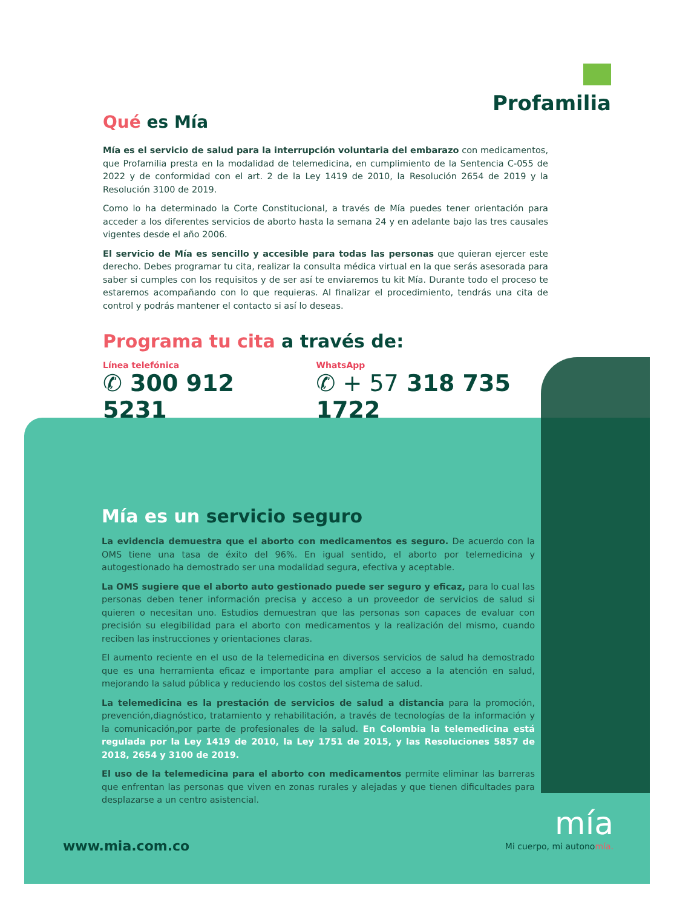Profamilia
Qué es Mía
Mía es el servicio de salud para la interrupción voluntaria del embarazo con medicamentos, que Profamilia presta en la modalidad de telemedicina, en cumplimiento de la Sentencia C-055 de 2022 y de conformidad con el art. 2 de la Ley 1419 de 2010, la Resolución 2654 de 2019 y la Resolución 3100 de 2019.
Como lo ha determinado la Corte Constitucional, a través de Mía puedes tener orientación para acceder a los diferentes servicios de aborto hasta la semana 24 y en adelante bajo las tres causales vigentes desde el año 2006.
El servicio de Mía es sencillo y accesible para todas las personas que quieran ejercer este derecho. Debes programar tu cita, realizar la consulta médica virtual en la que serás asesorada para saber si cumples con los requisitos y de ser así te enviaremos tu kit Mía. Durante todo el proceso te estaremos acompañando con lo que requieras. Al finalizar el procedimiento, tendrás una cita de control y podrás mantener el contacto si así lo deseas.
Programa tu cita a través de:
Línea telefónica
✆ 300 912 5231
WhatsApp
✆ + 57 318 735 1722
Mía es un servicio seguro
La evidencia demuestra que el aborto con medicamentos es seguro. De acuerdo con la OMS tiene una tasa de éxito del 96%. En igual sentido, el aborto por telemedicina y autogestionado ha demostrado ser una modalidad segura, efectiva y aceptable.
La OMS sugiere que el aborto auto gestionado puede ser seguro y eficaz, para lo cual las personas deben tener información precisa y acceso a un proveedor de servicios de salud si quieren o necesitan uno. Estudios demuestran que las personas son capaces de evaluar con precisión su elegibilidad para el aborto con medicamentos y la realización del mismo, cuando reciben las instrucciones y orientaciones claras.
El aumento reciente en el uso de la telemedicina en diversos servicios de salud ha demostrado que es una herramienta eficaz e importante para ampliar el acceso a la atención en salud, mejorando la salud pública y reduciendo los costos del sistema de salud.
La telemedicina es la prestación de servicios de salud a distancia para la promoción, prevención,diagnóstico, tratamiento y rehabilitación, a través de tecnologías de la información y la comunicación,por parte de profesionales de la salud. En Colombia la telemedicina está regulada por la Ley 1419 de 2010, la Ley 1751 de 2015, y las Resoluciones 5857 de 2018, 2654 y 3100 de 2019.
El uso de la telemedicina para el aborto con medicamentos permite eliminar las barreras que enfrentan las personas que viven en zonas rurales y alejadas y que tienen dificultades para desplazarse a un centro asistencial.
www.mia.com.co
mía
Mi cuerpo, mi autonomía.